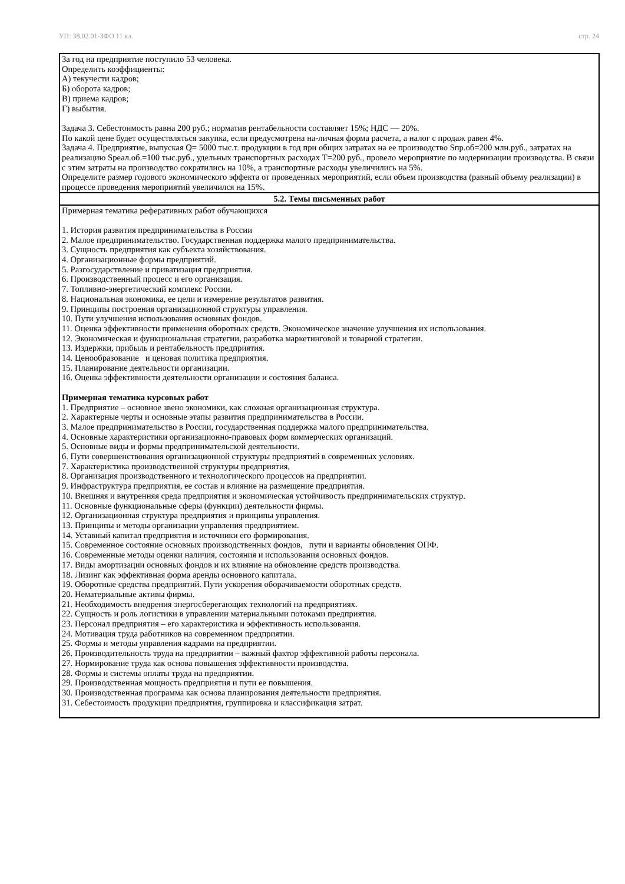УП: 38.02.01-ЗФО 11 кл. стр. 24
| За год на предприятие поступило 53 человека. Определить коэффициенты: А) текучести кадров; Б) оборота кадров; В) приема кадров; Г) выбытия. Задача 3. Себестоимость равна 200 руб.; норматив рентабельности составляет 15%; НДС — 20%. По какой цене будет осуществляться закупка, если предусмотрена на-личная форма расчета, а налог с продаж равен 4%. Задача 4. Предприятие, выпуская Q= 5000 тыс.т. продукции в год при общих затратах на ее производство Sпр.об=200 млн.руб., затратах на реализацию Sреал.об.=100 тыс.руб., удельных транспортных расходах Т=200 руб., провело мероприятие по модернизации производства. В связи с этим затраты на производство сократились на 10%, а транспортные расходы увеличились на 5%. Определите размер годового экономического эффекта от проведенных мероприятий, если объем производства (равный объему реализации) в процессе проведения мероприятий увеличился на 15%. |
| 5.2. Темы письменных работ |
| Примерная тематика реферативных работ обучающихся 1. История развития предпринимательства в России 2. Малое предпринимательство. Государственная поддержка малого предпринимательства. 3. Сущность предприятия как субъекта хозяйствования. 4. Организационные формы предприятий. 5. Разгосударствление и приватизация предприятия. 6. Производственный процесс и его организация. 7. Топливно-энергетический комплекс России. 8. Национальная экономика, ее цели и измерение результатов развития. 9. Принципы построения организационной структуры управления. 10. Пути улучшения использования основных фондов. 11. Оценка эффективности применения оборотных средств. Экономическое значение улучшения их использования. 12. Экономическая и функциональная стратегии, разработка маркетинговой и товарной стратегии. 13. Издержки, прибыль и рентабельность предприятия. 14. Ценообразование и ценовая политика предприятия. 15. Планирование деятельности организации. 16. Оценка эффективности деятельности организации и состояния баланса. Примерная тематика курсовых работ 1. Предприятие – основное звено экономики, как сложная организационная структура. 2. Характерные черты и основные этапы развития предпринимательства в России. 3. Малое предпринимательство в России, государственная поддержка малого предпринимательства. 4. Основные характеристики организационно-правовых форм коммерческих организаций. 5. Основные виды и формы предпринимательской деятельности. 6. Пути совершенствования организационной структуры предприятий в современных условиях. 7. Характеристика производственной структуры предприятия, 8. Организация производственного и технологического процессов на предприятии. 9. Инфраструктура предприятия, ее состав и влияние на размещение предприятия. 10. Внешняя и внутренняя среда предприятия и экономическая устойчивость предпринимательских структур. 11. Основные функциональные сферы (функции) деятельности фирмы. 12. Организационная структура предприятия и принципы управления. 13. Принципы и методы организации управления предприятием. 14. Уставный капитал предприятия и источники его формирования. 15. Современное состояние основных производственных фондов, пути и варианты обновления ОПФ. 16. Современные методы оценки наличия, состояния и использования основных фондов. 17. Виды амортизации основных фондов и их влияние на обновление средств производства. 18. Лизинг как эффективная форма аренды основного капитала. 19. Оборотные средства предприятий. Пути ускорения оборачиваемости оборотных средств. 20. Нематериальные активы фирмы. 21. Необходимость внедрения энергосберегающих технологий на предприятиях. 22. Сущность и роль логистики в управлении материальными потоками предприятия. 23. Персонал предприятия – его характеристика и эффективность использования. 24. Мотивация труда работников на современном предприятии. 25. Формы и методы управления кадрами на предприятии. 26. Производительность труда на предприятии – важный фактор эффективной работы персонала. 27. Нормирование труда как основа повышения эффективности производства. 28. Формы и системы оплаты труда на предприятии. 29. Производственная мощность предприятия и пути ее повышения. 30. Производственная программа как основа планирования деятельности предприятия. 31. Себестоимость продукции предприятия, группировка и классификация затрат. |